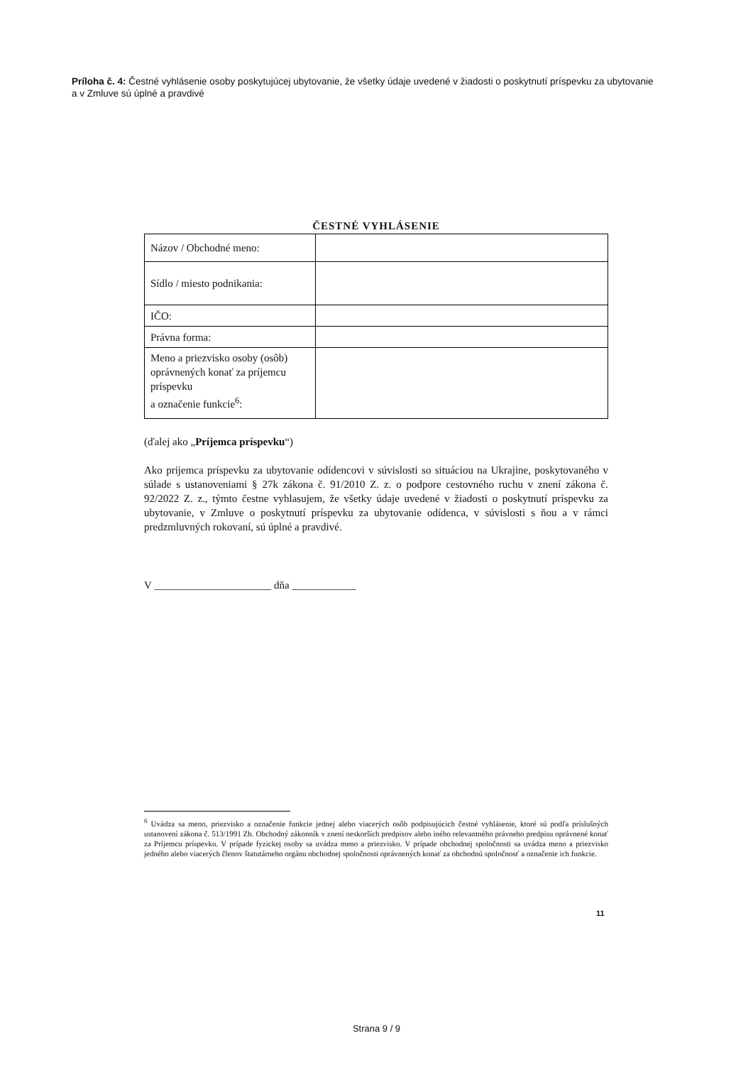Príloha č. 4: Čestné vyhlásenie osoby poskytujúcej ubytovanie, že všetky údaje uvedené v žiadosti o poskytnutí príspevku za ubytovanie a v Zmluve sú úplné a pravdivé
ČESTNÉ VYHLÁSENIE
| Názov / Obchodné meno: | |
| Sídlo / miesto podnikania: | |
| IČO: | |
| Právna forma: | |
| Meno a priezvisko osoby (osôb) oprávnených konať za príjemcu príspevku a označenie funkcie<sup>6</sup>: | |
(ďalej ako „Príjemca príspevku“)
Ako prijemca príspevku za ubytovanie odídencovi v súvislosti so situáciou na Ukrajine, poskytovaného v súlade s ustanoveniami § 27k zákona č. 91/2010 Z. z. o podpore cestovného ruchu v znení zákona č. 92/2022 Z. z., týmto čestne vyhlasujem, že všetky údaje uvedené v žiadosti o poskytnutí príspevku za ubytovanie, v Zmluve o poskytnutí príspevku za ubytovanie odídenca, v súvislosti s ňou a v rámci predzmluvných rokovaní, sú úplné a pravdivé.
V ______________________ dňa ____________
<sup>6</sup> Uvádza sa meno, priezvisko a označenie funkcie jednej alebo viacerých osôb podpisujúcich čestné vyhlásenie, ktoré sú podľa príslušných ustanovení zákona č. 513/1991 Zb. Obchodný zákonník v znení neskorších predpisov alebo iného relevantného právneho predpisu oprávnené konať za Príjemcu príspevku. V prípade fyzickej osoby sa uvádza meno a priezvisko. V prípade obchodnej spoločnosti sa uvádza meno a priezvisko jedného alebo viacerých členov štatutárneho orgánu obchodnej spoločnosti oprávnených konať za obchodnú spoločnosť a označenie ich funkcie.
11
Strana 9 / 9